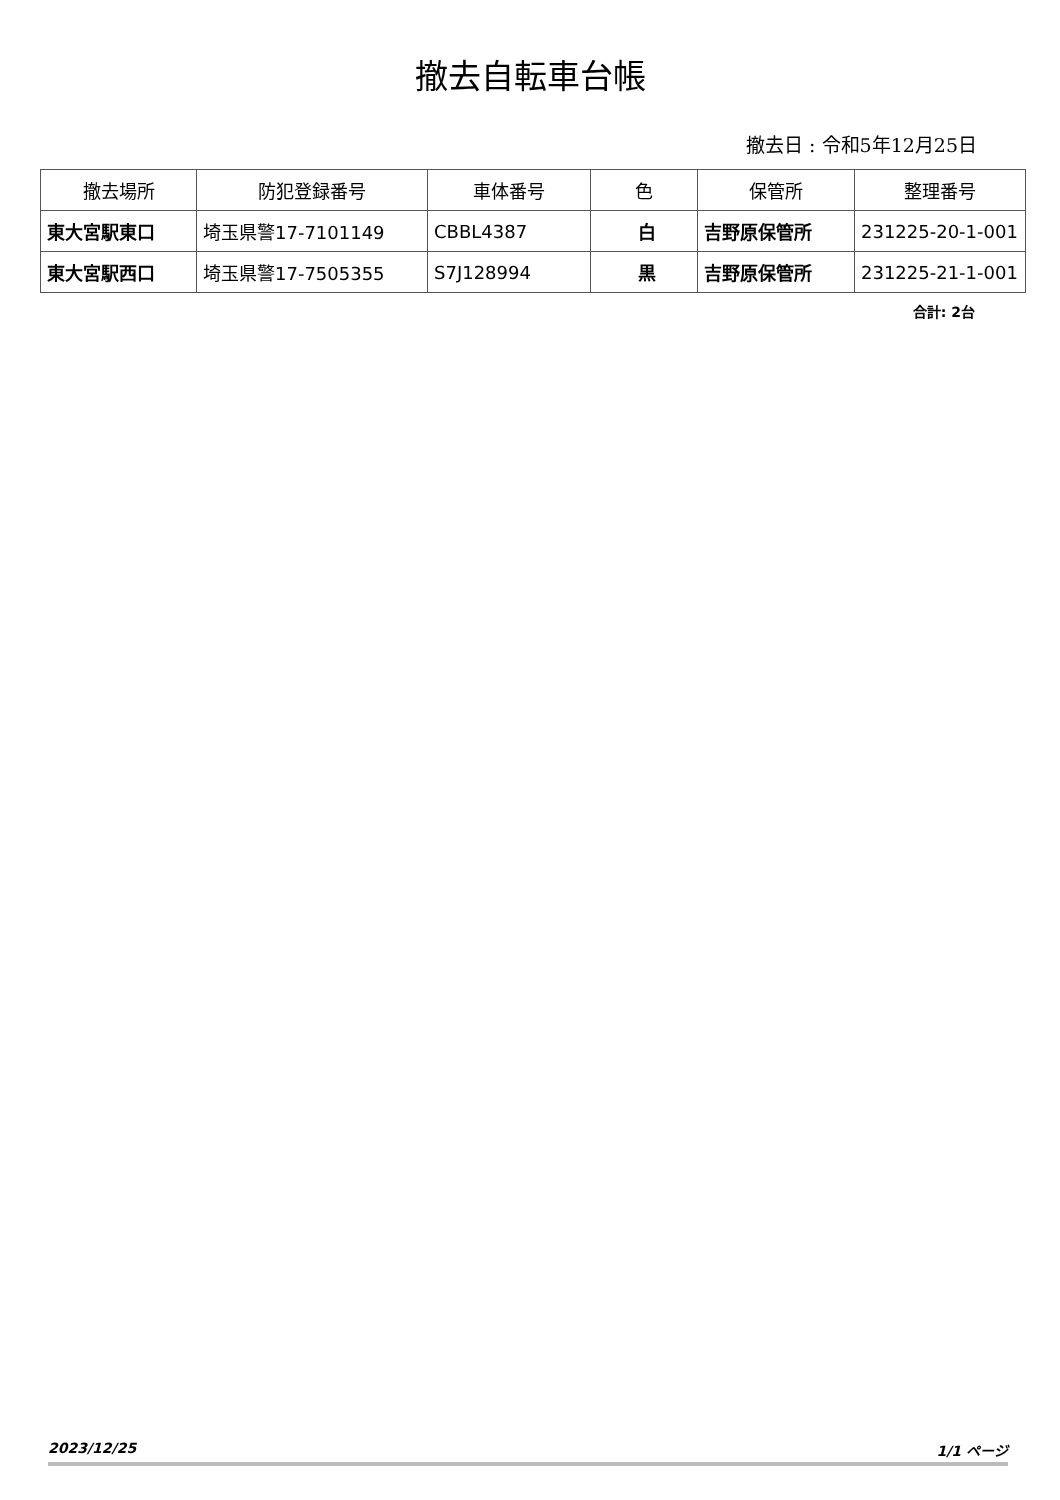撤去自転車台帳
撤去日 : 令和5年12月25日
| 撤去場所 | 防犯登録番号 | 車体番号 | 色 | 保管所 | 整理番号 |
| --- | --- | --- | --- | --- | --- |
| 東大宮駅東口 | 埼玉県警17-7101149 | CBBL4387 | 白 | 吉野原保管所 | 231225-20-1-001 |
| 東大宮駅西口 | 埼玉県警17-7505355 | S7J128994 | 黒 | 吉野原保管所 | 231225-21-1-001 |
合計: 2台
2023/12/25 1/1 ページ